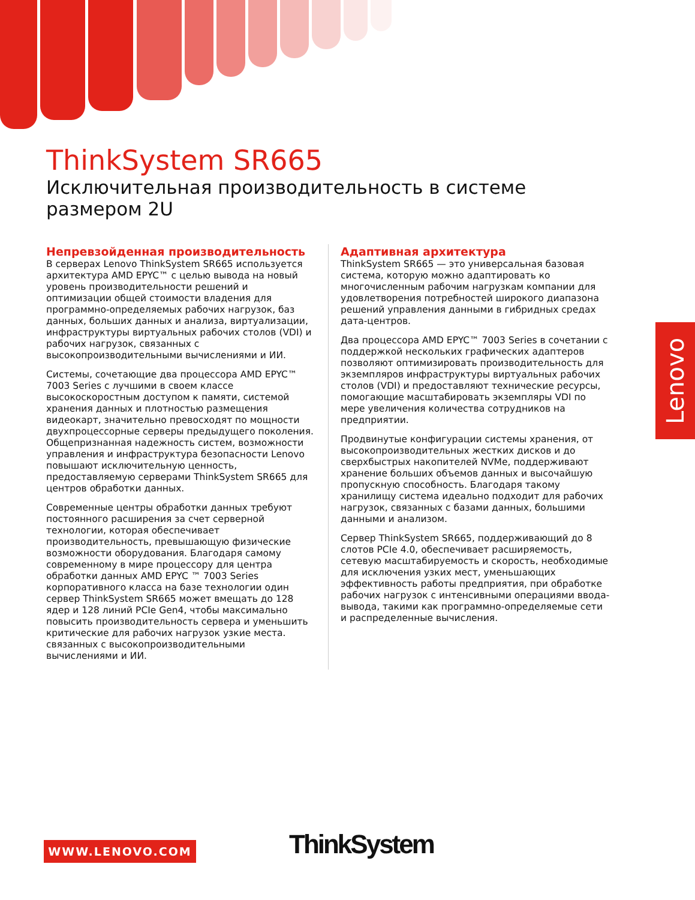ThinkSystem SR665
Исключительная производительность в системе размером 2U
Непревзойденная производительность
В серверах Lenovo ThinkSystem SR665 используется архитектура AMD EPYC™ с целью вывода на новый уровень производительности решений и оптимизации общей стоимости владения для программно-определяемых рабочих нагрузок, баз данных, больших данных и анализа, виртуализации, инфраструктуры виртуальных рабочих столов (VDI) и рабочих нагрузок, связанных с высокопроизводительными вычислениями и ИИ.
Системы, сочетающие два процессора AMD EPYC™ 7003 Series с лучшими в своем классе высокоскоростным доступом к памяти, системой хранения данных и плотностью размещения видеокарт, значительно превосходят по мощности двухпроцессорные серверы предыдущего поколения. Общепризнанная надежность систем, возможности управления и инфраструктура безопасности Lenovo повышают исключительную ценность, предоставляемую серверами ThinkSystem SR665 для центров обработки данных.
Современные центры обработки данных требуют постоянного расширения за счет серверной технологии, которая обеспечивает производительность, превышающую физические возможности оборудования. Благодаря самому современному в мире процессору для центра обработки данных AMD EPYC ™ 7003 Series корпоративного класса на базе технологии один сервер ThinkSystem SR665 может вмещать до 128 ядер и 128 линий PCIe Gen4, чтобы максимально повысить производительность сервера и уменьшить критические для рабочих нагрузок узкие места. связанных с высокопроизводительными вычислениями и ИИ.
Адаптивная архитектура
ThinkSystem SR665 — это универсальная базовая система, которую можно адаптировать ко многочисленным рабочим нагрузкам компании для удовлетворения потребностей широкого диапазона решений управления данными в гибридных средах дата-центров.
Два процессора AMD EPYC™ 7003 Series в сочетании с поддержкой нескольких графических адаптеров позволяют оптимизировать производительность для экземпляров инфраструктуры виртуальных рабочих столов (VDI) и предоставляют технические ресурсы, помогающие масштабировать экземпляры VDI по мере увеличения количества сотрудников на предприятии.
Продвинутые конфигурации системы хранения, от высокопроизводительных жестких дисков и до сверхбыстрых накопителей NVMe, поддерживают хранение больших объемов данных и высочайшую пропускную способность. Благодаря такому хранилищу система идеально подходит для рабочих нагрузок, связанных с базами данных, большими данными и анализом.
Сервер ThinkSystem SR665, поддерживающий до 8 слотов PCIe 4.0, обеспечивает расширяемость, сетевую масштабируемость и скорость, необходимые для исключения узких мест, уменьшающих эффективность работы предприятия, при обработке рабочих нагрузок с интенсивными операциями ввода-вывода, такими как программно-определяемые сети и распределенные вычисления.
Lenovo
WWW.LENOVO.COM ThinkSystem